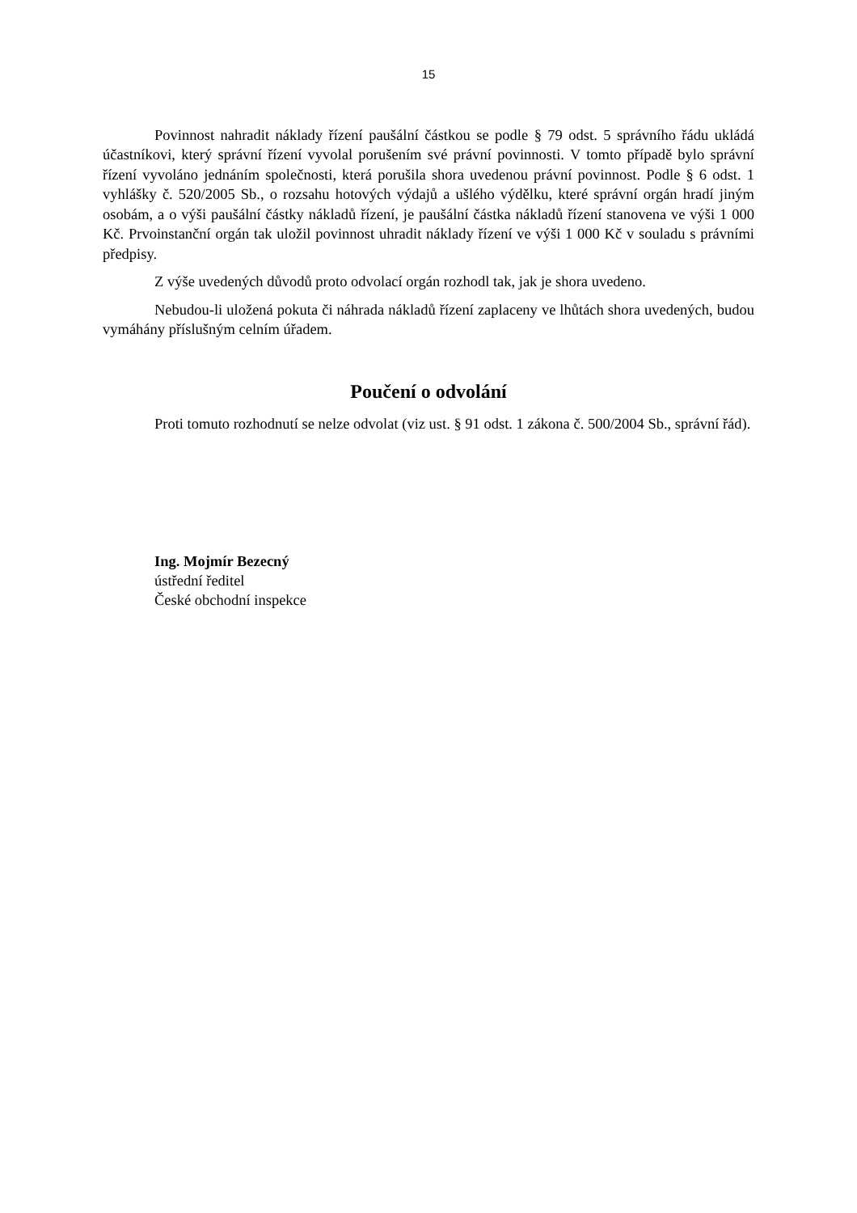15
Povinnost nahradit náklady řízení paušální částkou se podle § 79 odst. 5 správního řádu ukládá účastníkovi, který správní řízení vyvolal porušením své právní povinnosti. V tomto případě bylo správní řízení vyvoláno jednáním společnosti, která porušila shora uvedenou právní povinnost. Podle § 6 odst. 1 vyhlášky č. 520/2005 Sb., o rozsahu hotových výdajů a ušlého výdělku, které správní orgán hradí jiným osobám, a o výši paušální částky nákladů řízení, je paušální částka nákladů řízení stanovena ve výši 1 000 Kč. Prvoinstanční orgán tak uložil povinnost uhradit náklady řízení ve výši 1 000 Kč v souladu s právními předpisy.
Z výše uvedených důvodů proto odvolací orgán rozhodl tak, jak je shora uvedeno.
Nebudou-li uložená pokuta či náhrada nákladů řízení zaplaceny ve lhůtách shora uvedených, budou vymáhány příslušným celním úřadem.
Poučení o odvolání
Proti tomuto rozhodnutí se nelze odvolat (viz ust. § 91 odst. 1 zákona č. 500/2004 Sb., správní řád).
Ing. Mojmír Bezecný
ústřední ředitel
České obchodní inspekce